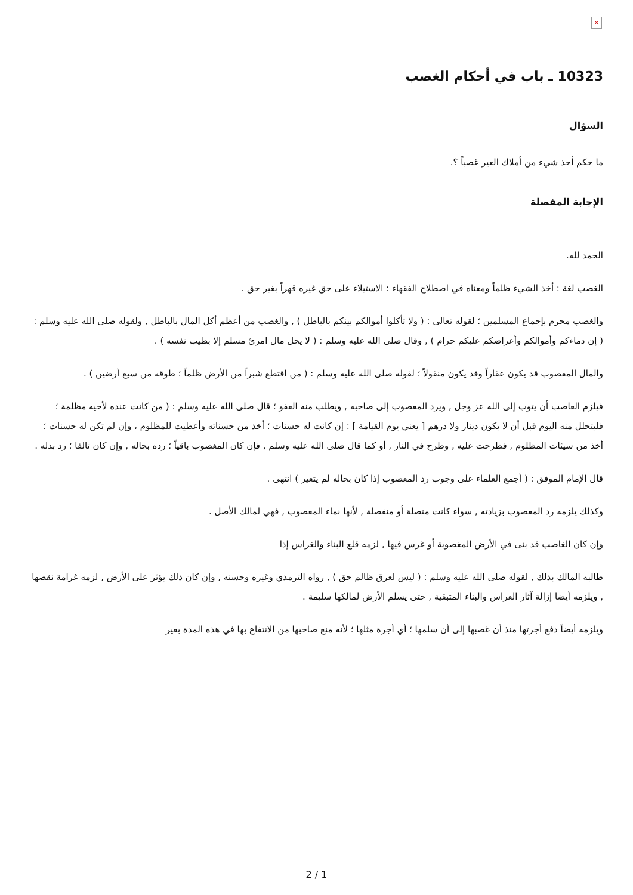×
10323 ـ باب في أحكام الغصب
السؤال
ما حكم أخذ شيء من أملاك الغير غصباً ؟.
الإجابة المفصلة
الحمد لله.
الغصب لغة : أخذ الشيء ظلماً ومعناه في اصطلاح الفقهاء : الاستيلاء على حق غيره قهراً بغير حق .
والغصب محرم بإجماع المسلمين ؛ لقوله تعالى : ( ولا تأكلوا أموالكم بينكم بالباطل ) , والغصب من أعظم أكل المال بالباطل , ولقوله صلى الله عليه وسلم : ( إن دماءكم وأموالكم وأعراضكم عليكم حرام ) , وقال صلى الله عليه وسلم : ( لا يحل مال امرئ مسلم إلا بطيب نفسه ) .
والمال المغصوب قد يكون عقاراً وقد يكون منقولاً ؛ لقوله صلى الله عليه وسلم : ( من اقتطع شبراً من الأرض ظلماً ؛ طوقه من سبع أرضين ) .
فيلزم الغاصب أن يتوب إلى الله عز وجل , ويرد المغصوب إلى صاحبه , ويطلب منه العفو ؛ قال صلى الله عليه وسلم : ( من كانت عنده لأخيه مظلمة ؛ فليتحلل منه اليوم قبل أن لا يكون دينار ولا درهم [ يعني يوم القيامة ] : إن كانت له حسنات ؛ أخذ من حسناته وأعطيت للمظلوم ، وإن لم تكن له حسنات ؛ أخذ من سيئات المظلوم , فطرحت عليه , وطرح في النار , أو كما قال صلى الله عليه وسلم , فإن كان المغصوب باقياً ؛ رده بحاله , وإن كان تالفا ؛ رد بدله .
قال الإمام الموفق : ( أجمع العلماء على وجوب رد المغصوب إذا كان بحاله لم يتغير ) انتهى .
وكذلك يلزمه رد المغصوب بزيادته , سواء كانت متصلة أو منفصلة , لأنها نماء المغصوب , فهي لمالك الأصل .
وإن كان الغاصب قد بنى في الأرض المغصوبة أو غرس فيها , لزمه قلع البناء والغراس إذا
طالبه المالك بذلك , لقوله صلى الله عليه وسلم : ( ليس لعرق ظالم حق ) , رواه الترمذي وغيره وحسنه , وإن كان ذلك يؤثر على الأرض , لزمه غرامة نقصها , ويلزمه أيضا إزالة آثار الغراس والبناء المتبقية , حتى يسلم الأرض لمالكها سليمة .
ويلزمه أيضاً دفع أجرتها منذ أن غصبها إلى أن سلمها ؛ أي أجرة مثلها ؛ لأنه منع صاحبها من الانتفاع بها في هذه المدة بغير
2 / 1